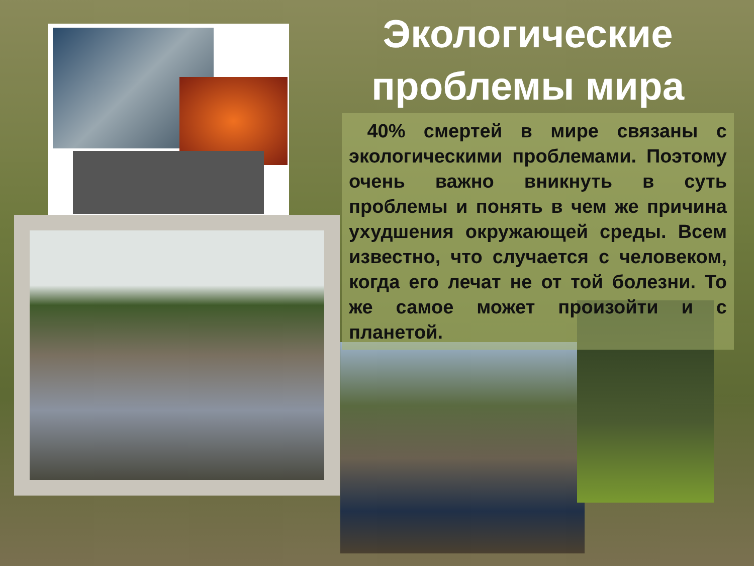Экологические проблемы мира
40% смертей в мире связаны с экологическими проблемами. Поэтому очень важно вникнуть в суть проблемы и понять в чем же причина ухудшения окружающей среды. Всем известно, что случается с человеком, когда его лечат не от той болезни. То же самое может произойти и с планетой.